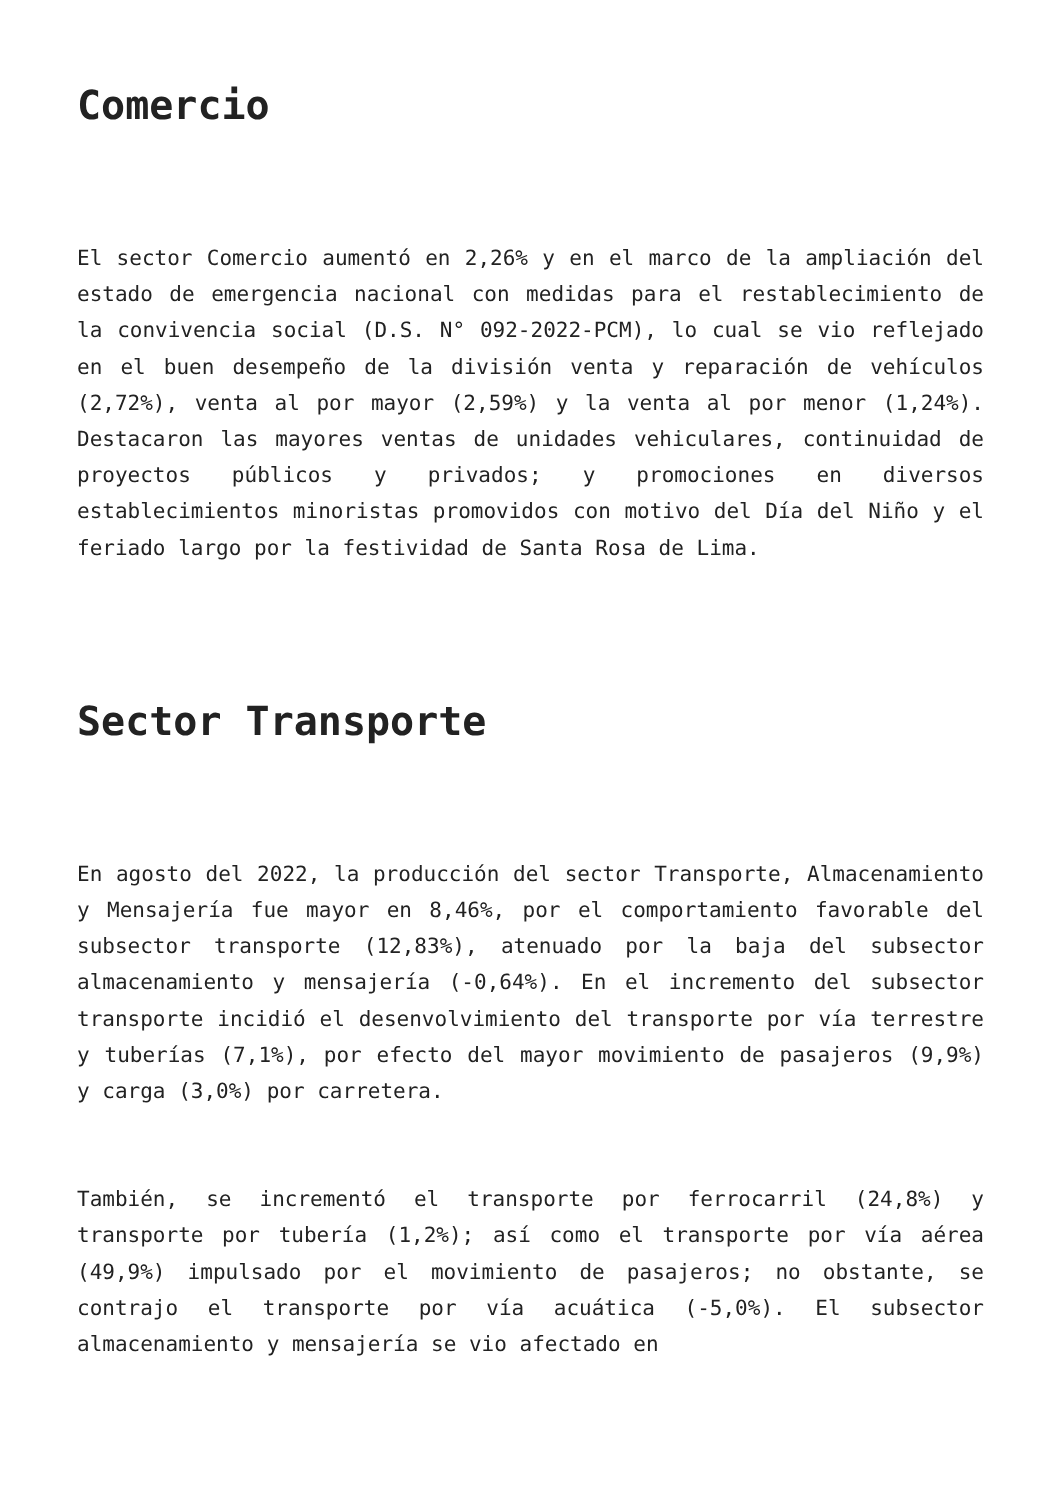Comercio
El sector Comercio aumentó en 2,26% y en el marco de la ampliación del estado de emergencia nacional con medidas para el restablecimiento de la convivencia social (D.S. N° 092-2022-PCM), lo cual se vio reflejado en el buen desempeño de la división venta y reparación de vehículos (2,72%), venta al por mayor (2,59%) y la venta al por menor (1,24%). Destacaron las mayores ventas de unidades vehiculares, continuidad de proyectos públicos y privados; y promociones en diversos establecimientos minoristas promovidos con motivo del Día del Niño y el feriado largo por la festividad de Santa Rosa de Lima.
Sector Transporte
En agosto del 2022, la producción del sector Transporte, Almacenamiento y Mensajería fue mayor en 8,46%, por el comportamiento favorable del subsector transporte (12,83%), atenuado por la baja del subsector almacenamiento y mensajería (-0,64%). En el incremento del subsector transporte incidió el desenvolvimiento del transporte por vía terrestre y tuberías (7,1%), por efecto del mayor movimiento de pasajeros (9,9%) y carga (3,0%) por carretera.
También, se incrementó el transporte por ferrocarril (24,8%) y transporte por tubería (1,2%); así como el transporte por vía aérea (49,9%) impulsado por el movimiento de pasajeros; no obstante, se contrajo el transporte por vía acuática (-5,0%). El subsector almacenamiento y mensajería se vio afectado en